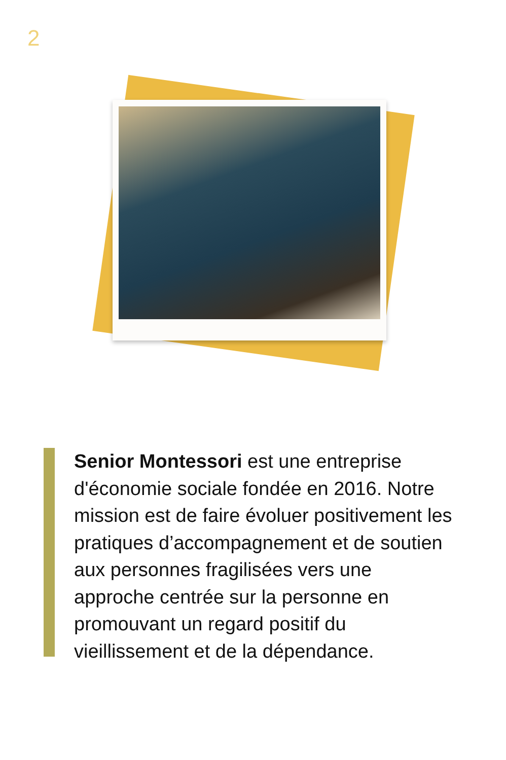2
Senior Montessori est une entreprise d'économie sociale fondée en 2016. Notre mission est de faire évoluer positivement les pratiques d’accompagnement et de soutien aux personnes fragilisées vers une approche centrée sur la personne en promouvant un regard positif du vieillissement et de la dépendance.